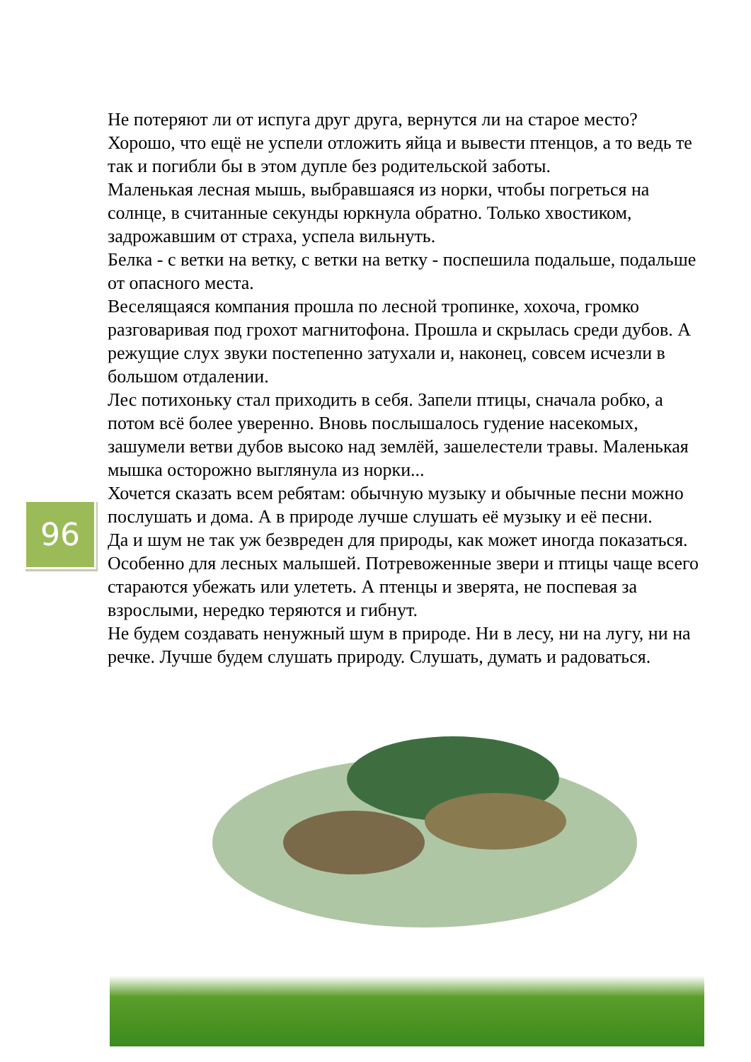Не потеряют ли от испуга друг друга, вернутся ли на старое место? Хорошо, что ещё не успели отложить яйца и вывести птенцов, а то ведь те так и погибли бы в этом дупле без родительской заботы.
Маленькая лесная мышь, выбравшаяся из норки, чтобы погреться на солнце, в считанные секунды юркнула обратно. Только хвостиком, задрожавшим от страха, успела вильнуть.
Белка - с ветки на ветку, с ветки на ветку - поспешила подальше, подальше от опасного места.
Веселящаяся компания прошла по лесной тропинке, хохоча, громко разговаривая под грохот магнитофона. Прошла и скрылась среди дубов. А режущие слух звуки постепенно затухали и, наконец, совсем исчезли в большом отдалении.
Лес потихоньку стал приходить в себя. Запели птицы, сначала робко, а потом всё более уверенно. Вновь послышалось гудение насекомых, зашумели ветви дубов высоко над землёй, зашелестели травы. Маленькая мышка осторожно выглянула из норки...
Хочется сказать всем ребятам: обычную музыку и обычные песни можно послушать и дома. А в природе лучше слушать её музыку и её песни.
Да и шум не так уж безвреден для природы, как может иногда показаться. Особенно для лесных малышей. Потревоженные звери и птицы чаще всего стараются убежать или улететь. А птенцы и зверята, не поспевая за взрослыми, нередко теряются и гибнут.
Не будем создавать ненужный шум в природе. Ни в лесу, ни на лугу, ни на речке. Лучше будем слушать природу. Слушать, думать и радоваться.
96